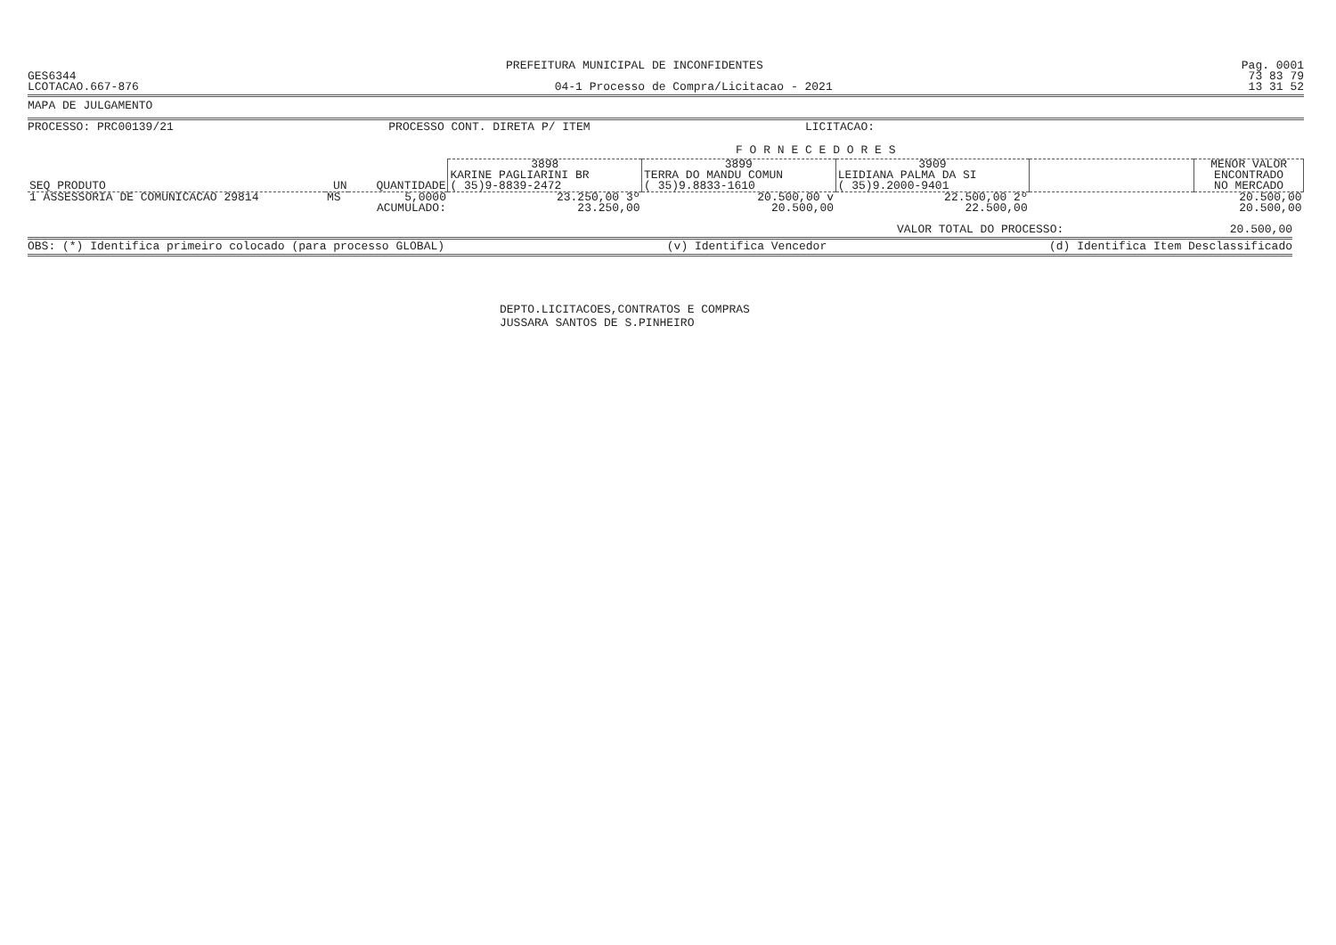PREFEITURA MUNICIPAL DE INCONFIDENTES Pag. 0001
GES6344 73 83 79
LCOTACAO.667-876 04-1 Processo de Compra/Licitacao - 2021 13 31 52
MAPA DE JULGAMENTO
PROCESSO: PRC00139/21 PROCESSO CONT. DIRETA P/ ITEM LICITACAO:
F O R N E C E D O R E S
| SEQ PRODUTO | UN | QUANTIDADE | 3898 | 3899 | 3909 | | MENOR VALOR |
| --- | --- | --- | --- | --- | --- | --- | --- |
| | | | KARINE PAGLIARINI BR | TERRA DO MANDU COMUN | LEIDIANA PALMA DA SI | | ENCONTRADO |
| | | | ( 35)9-8839-2472 | ( 35)9.8833-1610 | ( 35)9.2000-9401 | | NO MERCADO |
| 1 ASSESSORIA DE COMUNICACAO 29814 | MS | 5,0000 | 23.250,00 3º | 20.500,00 v | 22.500,00 2º | | 20.500,00 |
| | | ACUMULADO: | 23.250,00 | 20.500,00 | 22.500,00 | | 20.500,00 |
VALOR TOTAL DO PROCESSO: 20.500,00
OBS: (*) Identifica primeiro colocado (para processo GLOBAL) (v) Identifica Vencedor (d) Identifica Item Desclassificado
DEPTO.LICITACOES,CONTRATOS E COMPRAS
JUSSARA SANTOS DE S.PINHEIRO